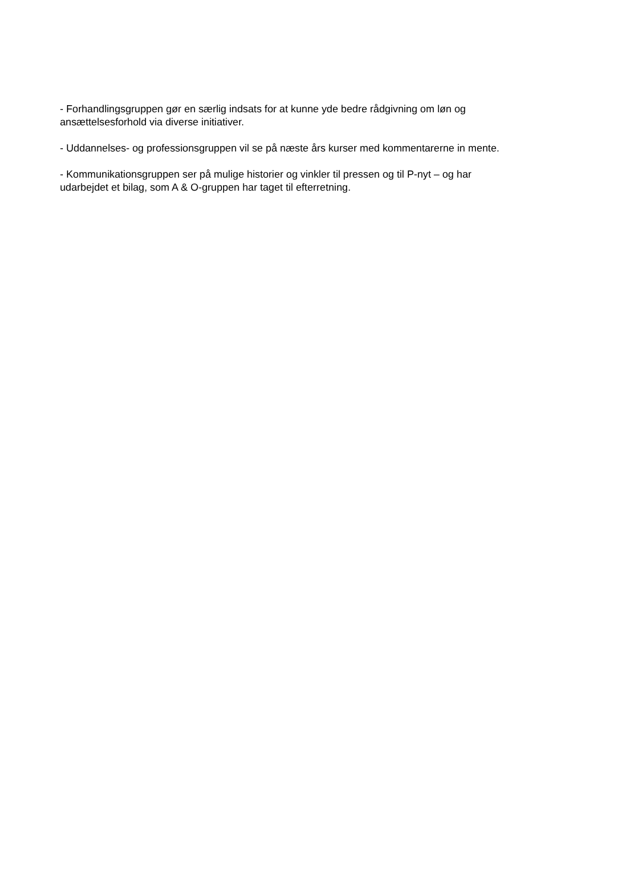- Forhandlingsgruppen gør en særlig indsats for at kunne yde bedre rådgivning om løn og
ansættelsesforhold via diverse initiativer.
- Uddannelses- og professionsgruppen vil se på næste års kurser med kommentarerne in mente.
- Kommunikationsgruppen ser på mulige historier og vinkler til pressen og til P-nyt – og har
udarbejdet et bilag, som A & O-gruppen har taget til efterretning.